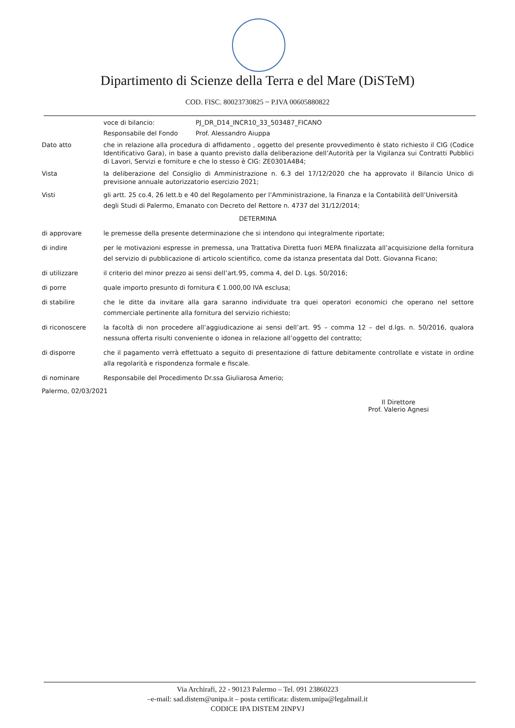Dipartimento di Scienze della Terra e del Mare (DiSTeM)
COD. FISC. 80023730825 ~ P.IVA 00605880822
voce di bilancio: PJ_DR_D14_INCR10_33_503487_FICANO
Responsabile del Fondo Prof. Alessandro Aiuppa
Dato atto che in relazione alla procedura di affidamento , oggetto del presente provvedimento è stato richiesto il CIG (Codice Identificativo Gara), in base a quanto previsto dalla deliberazione dell’Autorità per la Vigilanza sui Contratti Pubblici di Lavori, Servizi e forniture e che lo stesso è CIG: ZE0301A4B4;
Vista la deliberazione del Consiglio di Amministrazione n. 6.3 del 17/12/2020 che ha approvato il Bilancio Unico di previsione annuale autorizzatorio esercizio 2021;
Visti gli artt. 25 co.4, 26 lett.b e 40 del Regolamento per l’Amministrazione, la Finanza e la Contabilità dell’Università degli Studi di Palermo, Emanato con Decreto del Rettore n. 4737 del 31/12/2014;
DETERMINA
di approvare le premesse della presente determinazione che si intendono qui integralmente riportate;
di indire per le motivazioni espresse in premessa, una Trattativa Diretta fuori MEPA finalizzata all’acquisizione della fornitura del servizio di pubblicazione di articolo scientifico, come da istanza presentata dal Dott. Giovanna Ficano;
di utilizzare il criterio del minor prezzo ai sensi dell’art.95, comma 4, del D. Lgs. 50/2016;
di porre quale importo presunto di fornitura € 1.000,00 IVA esclusa;
di stabilire che le ditte da invitare alla gara saranno individuate tra quei operatori economici che operano nel settore commerciale pertinente alla fornitura del servizio richiesto;
di riconoscere la facoltà di non procedere all’aggiudicazione ai sensi dell’art. 95 – comma 12 – del d.lgs. n. 50/2016, qualora nessuna offerta risulti conveniente o idonea in relazione all’oggetto del contratto;
di disporre che il pagamento verrà effettuato a seguito di presentazione di fatture debitamente controllate e vistate in ordine alla regolarità e rispondenza formale e fiscale.
di nominare Responsabile del Procedimento Dr.ssa Giuliarosa Amerio;
Palermo, 02/03/2021
Il Direttore
Prof. Valerio Agnesi
Via Archirafi, 22 - 90123 Palermo – Tel. 091 23860223
–e-mail: sad.distem@unipa.it – posta certificata: distem.unipa@legalmail.it
CODICE IPA DISTEM 2INPVJ